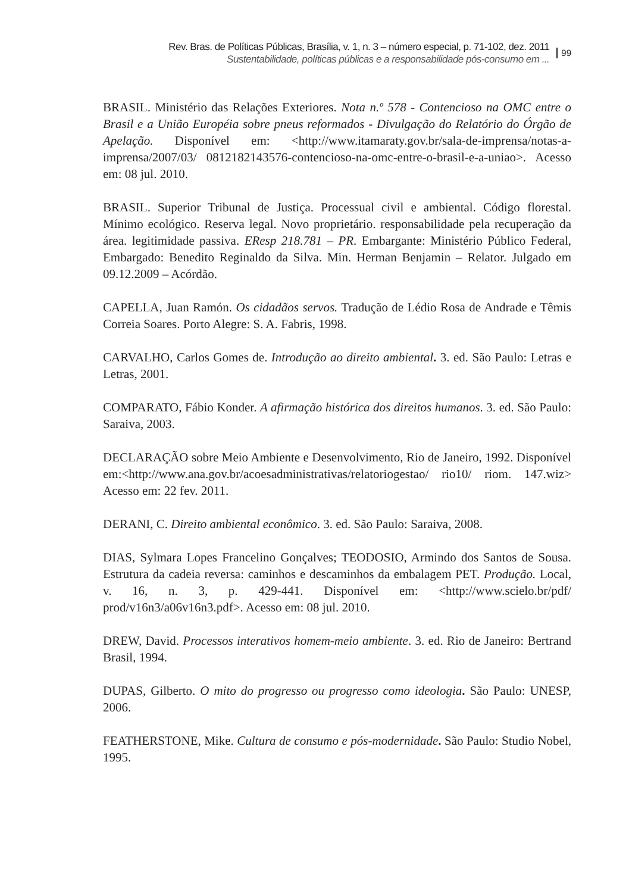Rev. Bras. de Políticas Públicas, Brasília, v. 1, n. 3 – número especial, p. 71-102, dez. 2011
Sustentabilidade, políticas públicas e a responsabilidade pós-consumo em ...
99
BRASIL. Ministério das Relações Exteriores. Nota n.º 578 - Contencioso na OMC entre o Brasil e a União Européia sobre pneus reformados - Divulgação do Relatório do Órgão de Apelação. Disponível em: <http://www.itamaraty.gov.br/sala-de-imprensa/notas-a-imprensa/2007/03/ 0812182143576-contencioso-na-omc-entre-o-brasil-e-a-uniao>. Acesso em: 08 jul. 2010.
BRASIL. Superior Tribunal de Justiça. Processual civil e ambiental. Código florestal. Mínimo ecológico. Reserva legal. Novo proprietário. responsabilidade pela recuperação da área. legitimidade passiva. EResp 218.781 – PR. Embargante: Ministério Público Federal, Embargado: Benedito Reginaldo da Silva. Min. Herman Benjamin – Relator. Julgado em 09.12.2009 – Acórdão.
CAPELLA, Juan Ramón. Os cidadãos servos. Tradução de Lédio Rosa de Andrade e Têmis Correia Soares. Porto Alegre: S. A. Fabris, 1998.
CARVALHO, Carlos Gomes de. Introdução ao direito ambiental. 3. ed. São Paulo: Letras e Letras, 2001.
COMPARATO, Fábio Konder. A afirmação histórica dos direitos humanos. 3. ed. São Paulo: Saraiva, 2003.
DECLARAÇÃO sobre Meio Ambiente e Desenvolvimento, Rio de Janeiro, 1992. Disponível em:<http://www.ana.gov.br/acoesadministrativas/relatoriogestao/ rio10/ riom. 147.wiz> Acesso em: 22 fev. 2011.
DERANI, C. Direito ambiental econômico. 3. ed. São Paulo: Saraiva, 2008.
DIAS, Sylmara Lopes Francelino Gonçalves; TEODOSIO, Armindo dos Santos de Sousa. Estrutura da cadeia reversa: caminhos e descaminhos da embalagem PET. Produção. Local, v. 16, n. 3, p. 429-441. Disponível em: <http://www.scielo.br/pdf/ prod/v16n3/a06v16n3.pdf>. Acesso em: 08 jul. 2010.
DREW, David. Processos interativos homem-meio ambiente. 3. ed. Rio de Janeiro: Bertrand Brasil, 1994.
DUPAS, Gilberto. O mito do progresso ou progresso como ideologia. São Paulo: UNESP, 2006.
FEATHERSTONE, Mike. Cultura de consumo e pós-modernidade. São Paulo: Studio Nobel, 1995.